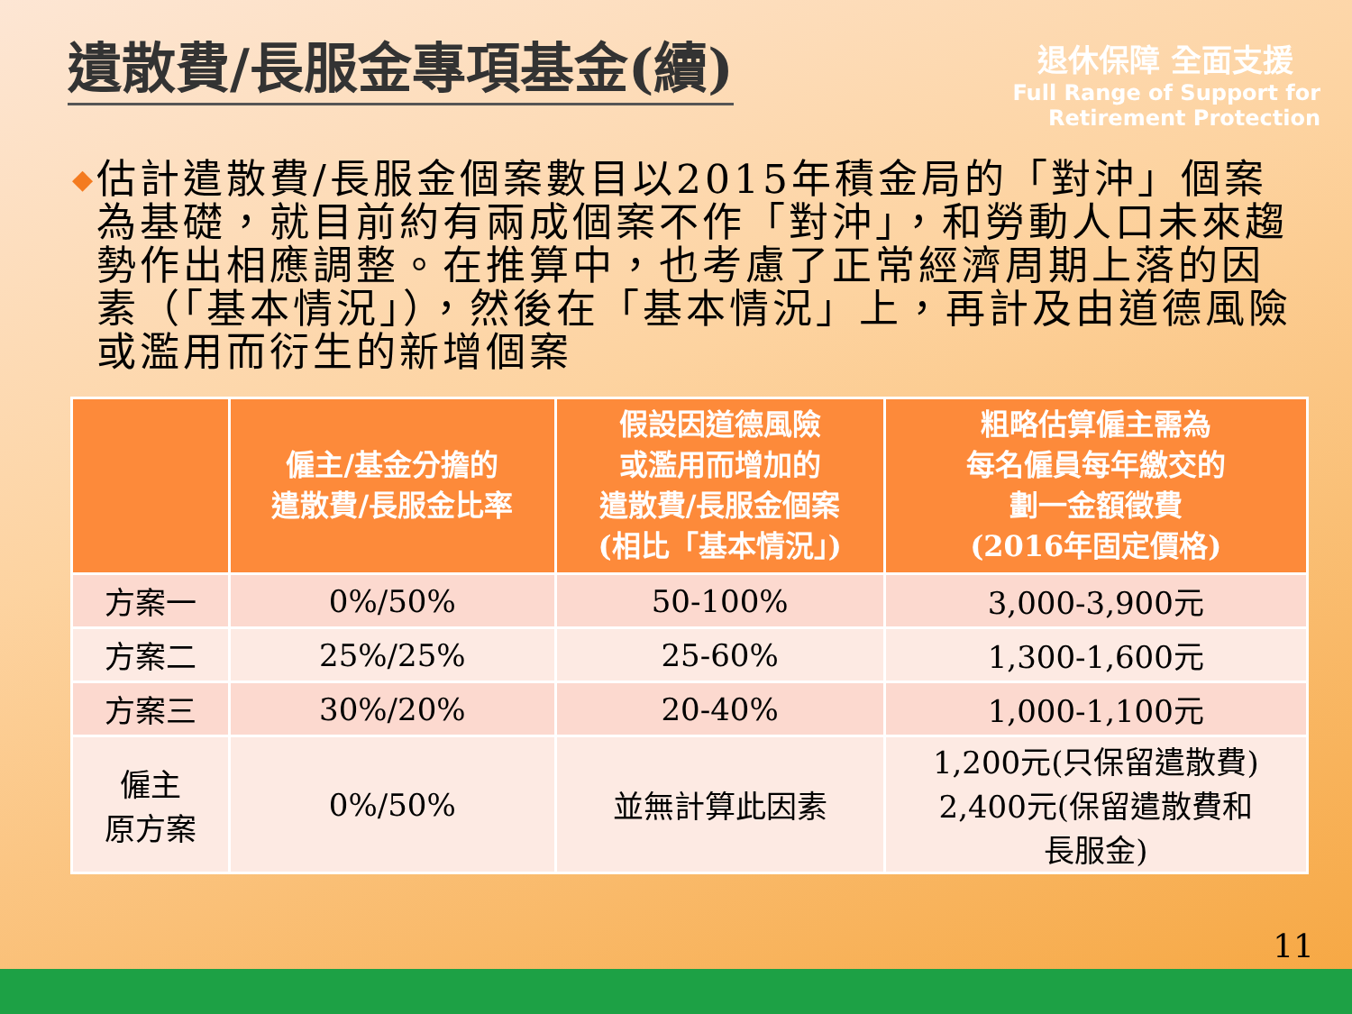遺散費/長服金專項基金(續)
退休保障 全面支援
Full Range of Support for
Retirement Protection
◆
估計遣散費/長服金個案數目以2015年積金局的「對沖」個案為基礎，就目前約有兩成個案不作「對沖」，和勞動人口未來趨勢作出相應調整。在推算中，也考慮了正常經濟周期上落的因素（「基本情況」），然後在「基本情況」上，再計及由道德風險或濫用而衍生的新增個案
| | 僱主/基金分擔的 遣散費/長服金比率 | 假設因道德風險 或濫用而增加的 遣散費/長服金個案 (相比「基本情況」) | 粗略估算僱主需為 每名僱員每年繳交的 劃一金額徵費 (2016年固定價格) |
| --- | --- | --- | --- |
| 方案一 | 0%/50% | 50-100% | 3,000-3,900元 |
| 方案二 | 25%/25% | 25-60% | 1,300-1,600元 |
| 方案三 | 30%/20% | 20-40% | 1,000-1,100元 |
| 僱主 原方案 | 0%/50% | 並無計算此因素 | 1,200元(只保留遣散費) 2,400元(保留遣散費和 長服金) |
11